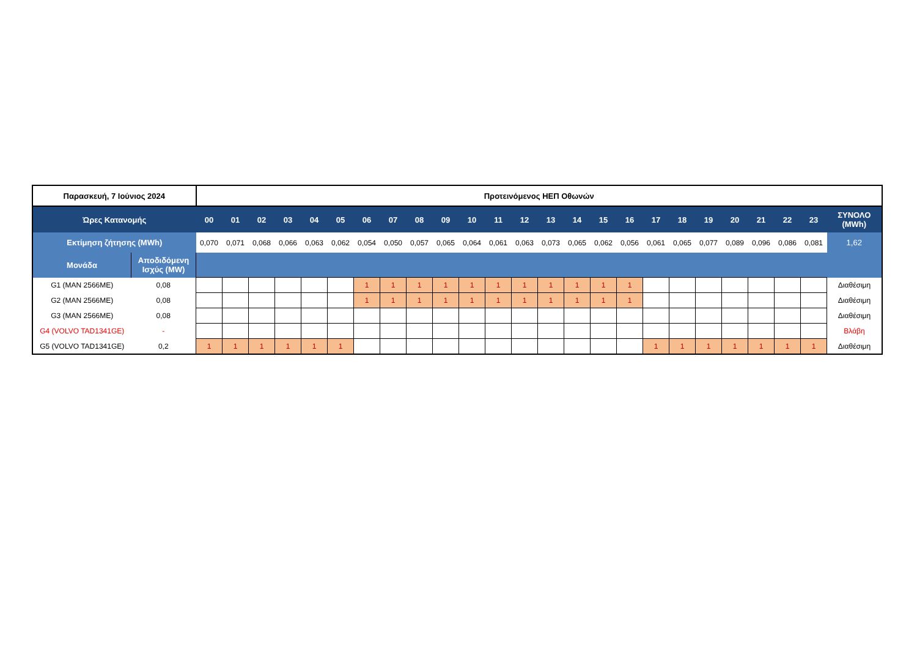| Παρασκευή, 7 Ιούνιος 2024 | | Προτεινόμενος ΗΕΠ Οθωνών | | | | | | | | | | | | | | | | | | | | | | | | |
| Ώρες Κατανομής | | 00 | 01 | 02 | 03 | 04 | 05 | 06 | 07 | 08 | 09 | 10 | 11 | 12 | 13 | 14 | 15 | 16 | 17 | 18 | 19 | 20 | 21 | 22 | 23 | ΣΥΝΟΛΟ (MWh) |
| Εκτίμηση ζήτησης (MWh) | | 0,070 | 0,071 | 0,068 | 0,066 | 0,063 | 0,062 | 0,054 | 0,050 | 0,057 | 0,065 | 0,064 | 0,061 | 0,063 | 0,073 | 0,065 | 0,062 | 0,056 | 0,061 | 0,065 | 0,077 | 0,089 | 0,096 | 0,086 | 0,081 | 1,62 |
| Μονάδα | Αποδιδόμενη Ισχύς (MW) | | | | | | | | | | | | | | | | | | | | | | | | | |
| G1 (MAN 2566ME) | 0,08 | | | | | | | 1 | 1 | 1 | 1 | 1 | 1 | 1 | 1 | 1 | 1 | 1 | | | | | | | | Διαθέσιμη |
| G2 (MAN 2566ME) | 0,08 | | | | | | | 1 | 1 | 1 | 1 | 1 | 1 | 1 | 1 | 1 | 1 | 1 | | | | | | | | Διαθέσιμη |
| G3 (MAN 2566ME) | 0,08 | | | | | | | | | | | | | | | | | | | | | | | | | Διαθέσιμη |
| G4 (VOLVO TAD1341GE) | - | | | | | | | | | | | | | | | | | | | | | | | | | Βλάβη |
| G5 (VOLVO TAD1341GE) | 0,2 | 1 | 1 | 1 | 1 | 1 | 1 | | | | | | | | | | | | 1 | 1 | 1 | 1 | 1 | 1 | 1 | Διαθέσιμη |